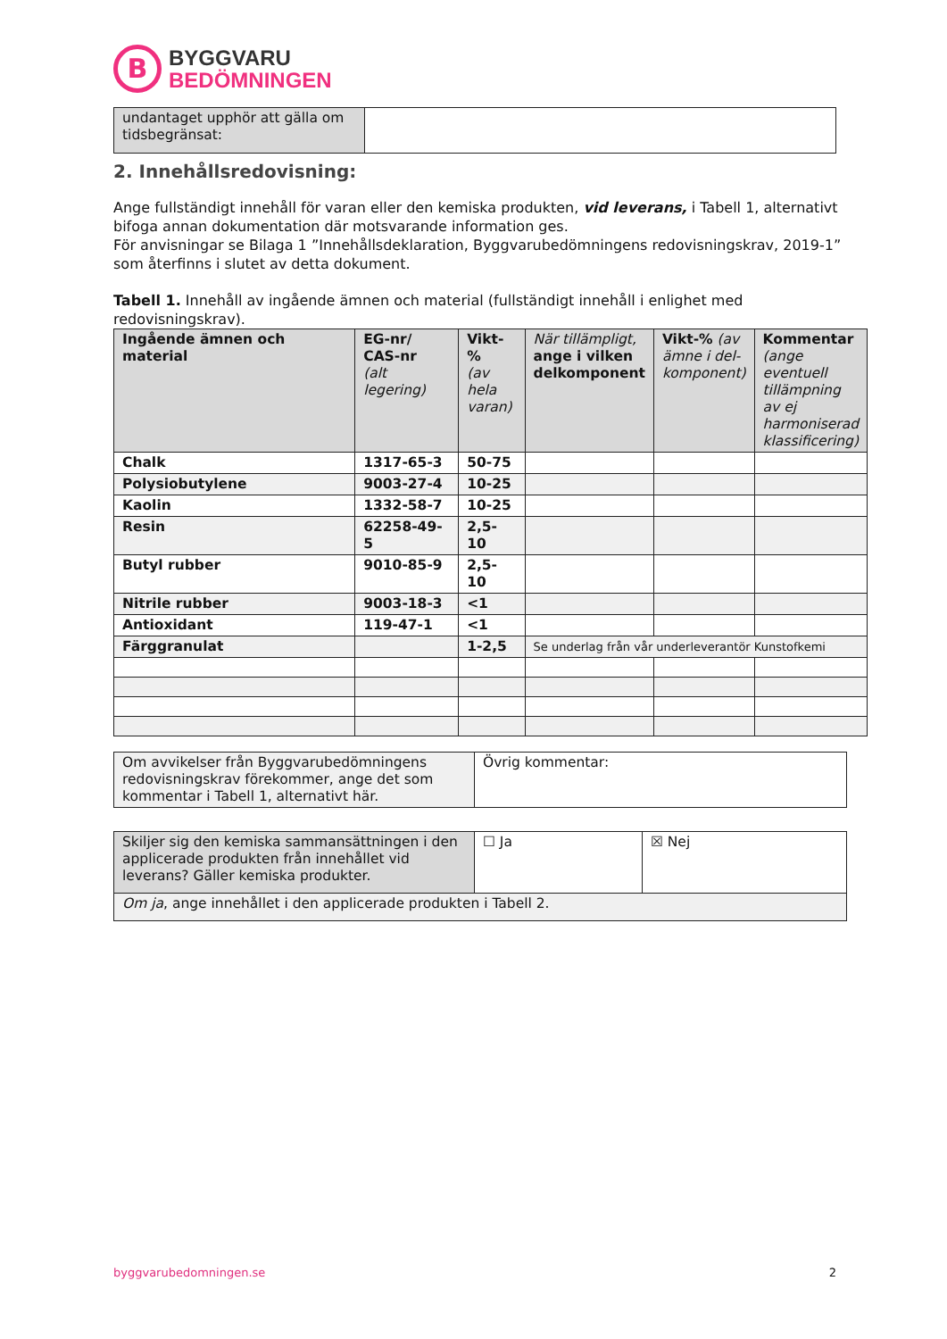B
BYGGVARU
BEDÖMNINGEN
| undantaget upphör att gälla om tidsbegränsat: | |
2. Innehållsredovisning:
Ange fullständigt innehåll för varan eller den kemiska produkten, vid leverans, i Tabell 1, alternativt bifoga annan dokumentation där motsvarande information ges.
För anvisningar se Bilaga 1 ”Innehållsdeklaration, Byggvarubedömningens redovisningskrav, 2019-1” som återfinns i slutet av detta dokument.
Tabell 1. Innehåll av ingående ämnen och material (fullständigt innehåll i enlighet med redovisningskrav).
| Ingående ämnen och material | EG-nr/ CAS-nr (alt legering) | Vikt-% (av hela varan) | När tillämpligt, ange i vilken delkomponent | Vikt-% (av ämne i del-komponent) | Kommentar (ange eventuell tillämpning av ej harmoniserad klassificering) |
| Chalk | 1317-65-3 | 50-75 | | | |
| Polysiobutylene | 9003-27-4 | 10-25 | | | |
| Kaolin | 1332-58-7 | 10-25 | | | |
| Resin | 62258-49-5 | 2,5-10 | | | |
| Butyl rubber | 9010-85-9 | 2,5-10 | | | |
| Nitrile rubber | 9003-18-3 | <1 | | | |
| Antioxidant | 119-47-1 | <1 | | | |
| Färggranulat | | 1-2,5 | Se underlag från vår underleverantör Kunstofkemi | | |
| Om avvikelser från Byggvarubedömningens redovisningskrav förekommer, ange det som kommentar i Tabell 1, alternativt här. | Övrig kommentar: |
| Skiljer sig den kemiska sammansättningen i den applicerade produkten från innehållet vid leverans? Gäller kemiska produkter. | ☐ Ja | ☒ Nej |
| Om ja , ange innehållet i den applicerade produkten i Tabell 2. | | |
byggvarubedomningen.se 2